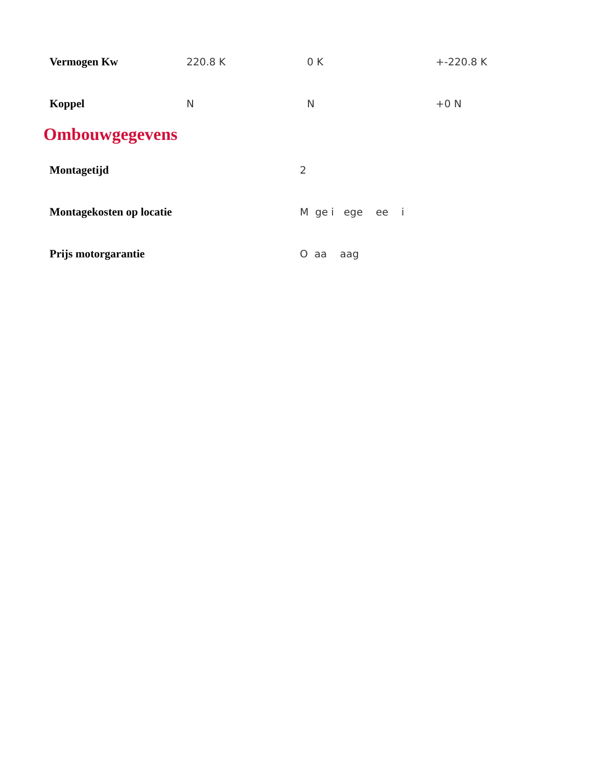| Vermogen Kw | 220.8 K | 0 K | +-220.8 K |
| Koppel | N | N | +0 N |
Ombouwgegevens
| Montagetijd | 2 |
| Montagekosten op locatie | M ge i ege ee i |
| Prijs motorgarantie | O aa aag |